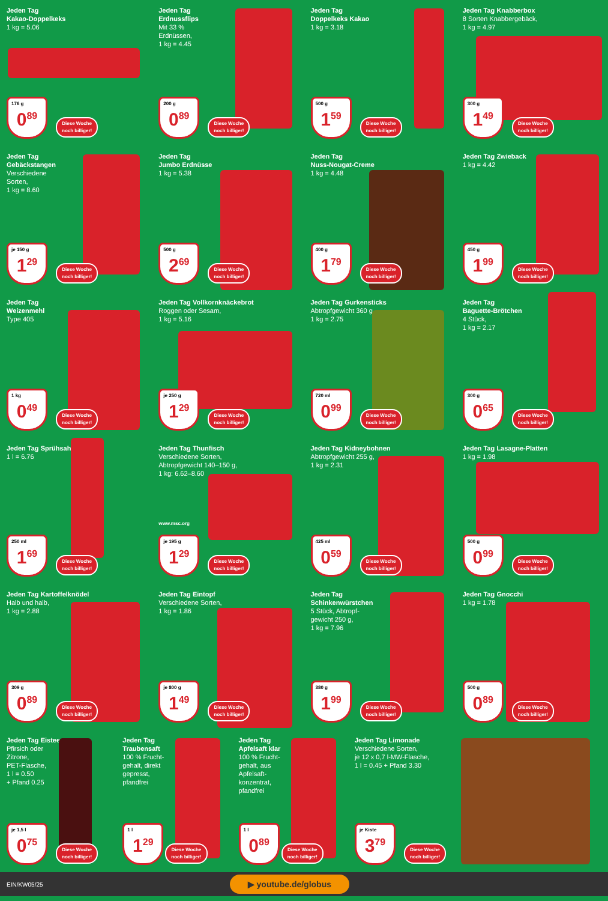Jeden Tag
Kakao-Doppelkeks
1 kg = 5.06
176 g
0<sup>89</sup>
Diese Woche
noch billiger!
Jeden Tag
Erdnussflips
Mit 33 %
Erdnüssen,
1 kg = 4.45
200 g
0<sup>89</sup>
Diese Woche
noch billiger!
Jeden Tag
Doppelkeks Kakao
1 kg = 3.18
500 g
1<sup>59</sup>
Diese Woche
noch billiger!
Jeden Tag Knabberbox
8 Sorten Knabbergebäck,
1 kg = 4.97
300 g
1<sup>49</sup>
Diese Woche
noch billiger!
Jeden Tag
Gebäckstangen
Verschiedene
Sorten,
1 kg = 8.60
je 150 g
1<sup>29</sup>
Diese Woche
noch billiger!
Jeden Tag
Jumbo Erdnüsse
1 kg = 5.38
500 g
2<sup>69</sup>
Diese Woche
noch billiger!
Jeden Tag
Nuss-Nougat-Creme
1 kg = 4.48
400 g
1<sup>79</sup>
Diese Woche
noch billiger!
Jeden Tag Zwieback
1 kg = 4.42
450 g
1<sup>99</sup>
Diese Woche
noch billiger!
Jeden Tag
Weizenmehl
Type 405
1 kg
0<sup>49</sup>
Diese Woche
noch billiger!
Jeden Tag Vollkornknäckebrot
Roggen oder Sesam,
1 kg = 5.16
je 250 g
1<sup>29</sup>
Diese Woche
noch billiger!
Jeden Tag Gurkensticks
Abtropfgewicht 360 g,
1 kg = 2.75
720 ml
0<sup>99</sup>
Diese Woche
noch billiger!
Jeden Tag
Baguette-Brötchen
4 Stück,
1 kg = 2.17
300 g
0<sup>65</sup>
Diese Woche
noch billiger!
Jeden Tag Sprühsahne
1 l = 6.76
250 ml
1<sup>69</sup>
Diese Woche
noch billiger!
Jeden Tag Thunfisch
Verschiedene Sorten,
Abtropfgewicht 140–150 g,
1 kg: 6.62–8.60
www.msc.org
je 195 g
1<sup>29</sup>
Diese Woche
noch billiger!
Jeden Tag Kidneybohnen
Abtropfgewicht 255 g,
1 kg = 2.31
425 ml
0<sup>59</sup>
Diese Woche
noch billiger!
Jeden Tag Lasagne-Platten
1 kg = 1.98
500 g
0<sup>99</sup>
Diese Woche
noch billiger!
Jeden Tag Kartoffelknödel
Halb und halb,
1 kg = 2.88
309 g
0<sup>89</sup>
Diese Woche
noch billiger!
Jeden Tag Eintopf
Verschiedene Sorten,
1 kg = 1.86
je 800 g
1<sup>49</sup>
Diese Woche
noch billiger!
Jeden Tag
Schinkenwürstchen
5 Stück, Abtropf-
gewicht 250 g,
1 kg = 7.96
380 g
1<sup>99</sup>
Diese Woche
noch billiger!
Jeden Tag Gnocchi
1 kg = 1.78
500 g
0<sup>89</sup>
Diese Woche
noch billiger!
Jeden Tag Eistee
Pfirsich oder
Zitrone,
PET-Flasche,
1 l = 0.50
+ Pfand 0.25
je 1,5 l
0<sup>75</sup>
Diese Woche
noch billiger!
Jeden Tag
Traubensaft
100 % Frucht-
gehalt, direkt
gepresst,
pfandfrei
1 l
1<sup>29</sup>
Diese Woche
noch billiger!
Jeden Tag
Apfelsaft klar
100 % Frucht-
gehalt, aus
Apfelsaft-
konzentrat,
pfandfrei
1 l
0<sup>89</sup>
Diese Woche
noch billiger!
Jeden Tag Limonade
Verschiedene Sorten,
je 12 x 0,7 l-MW-Flasche,
1 l = 0.45 + Pfand 3.30
je Kiste
3<sup>79</sup>
Diese Woche
noch billiger!
EIN/KW05/25 ▶ youtube.de/globus